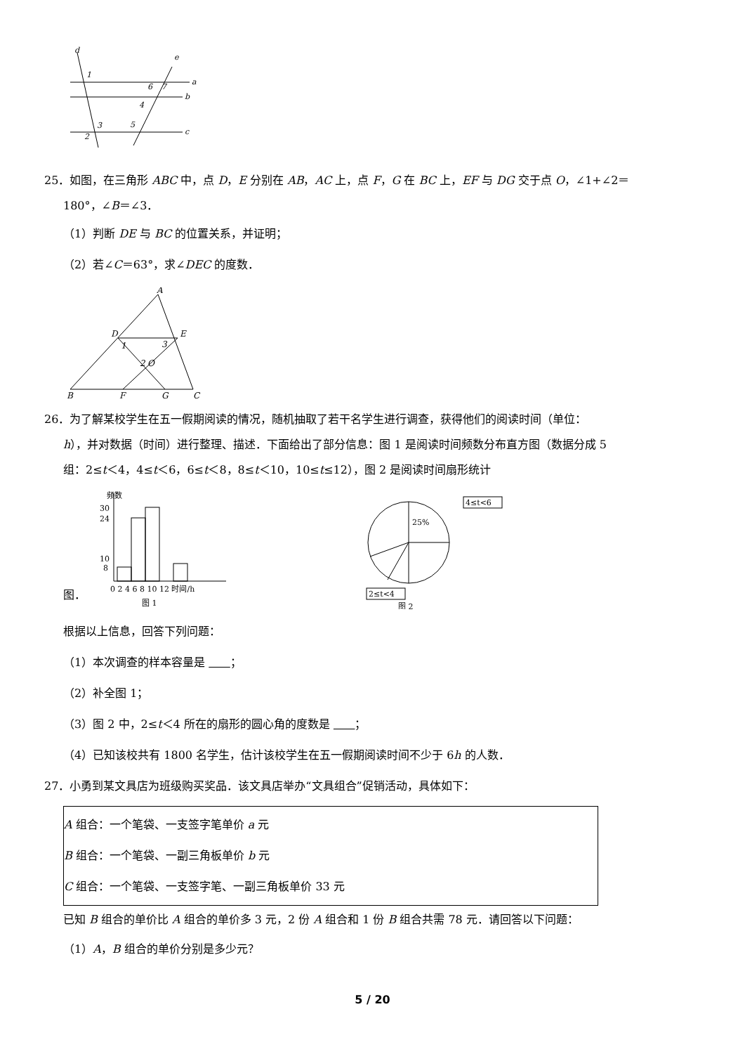d
e
a
b
c
1
2
3
4
5
6
7
25．如图，在三角形 ABC 中，点 D，E 分别在 AB，AC 上，点 F，G 在 BC 上，EF 与 DG 交于点 O，∠1+∠2＝
180°，∠B＝∠3．
（1）判断 DE 与 BC 的位置关系，并证明；
（2）若∠C＝63°，求∠DEC 的度数．
A
D
E
B
F
G
C
O
1
2
3
26．为了解某校学生在五一假期阅读的情况，随机抽取了若干名学生进行调查，获得他们的阅读时间（单位：
h），并对数据（时间）进行整理、描述．下面给出了部分信息：图 1 是阅读时间频数分布直方图（数据分成 5
组：2≤t＜4，4≤t＜6，6≤t＜8，8≤t＜10，10≤t≤12），图 2 是阅读时间扇形统计
图．
频数
30
24
10
8
0 2 4 6 8 10 12 时间/h
图 1
25%
4≤t<6
2≤t<4
图 2
根据以上信息，回答下列问题：
（1）本次调查的样本容量是 ；
（2）补全图 1；
（3）图 2 中，2≤t＜4 所在的扇形的圆心角的度数是 ；
（4）已知该校共有 1800 名学生，估计该校学生在五一假期阅读时间不少于 6h 的人数．
27．小勇到某文具店为班级购买奖品．该文具店举办“文具组合”促销活动，具体如下：
A 组合：一个笔袋、一支签字笔单价 a 元
B 组合：一个笔袋、一副三角板单价 b 元
C 组合：一个笔袋、一支签字笔、一副三角板单价 33 元
已知 B 组合的单价比 A 组合的单价多 3 元，2 份 A 组合和 1 份 B 组合共需 78 元．请回答以下问题：
（1）A，B 组合的单价分别是多少元？
5 / 20